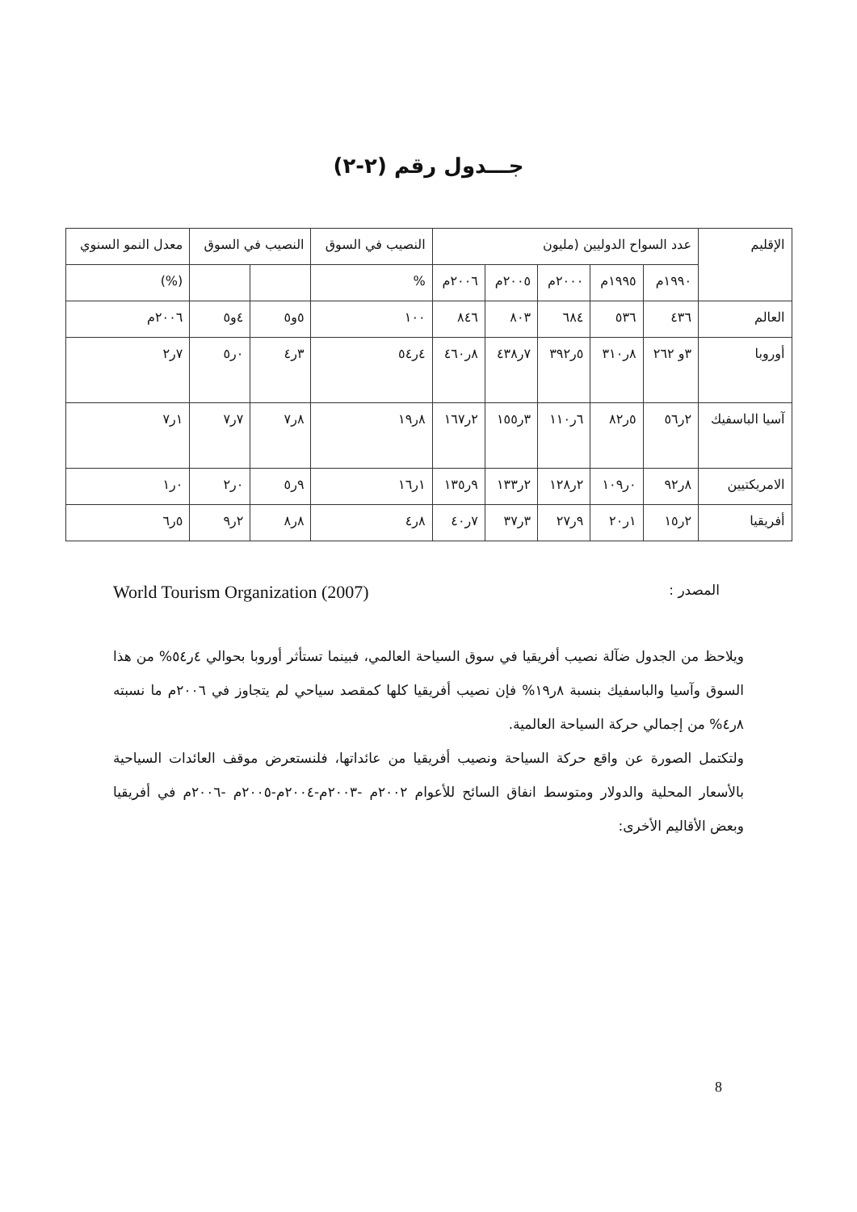جـــدول رقم (٢-٢)
| الإقليم | عدد السواح الدوليين (مليون | | | | | النصيب في السوق | النصيب في السوق | | معدل النمو السنوي |
| --- | --- | --- | --- | --- | --- | --- | --- | --- | --- |
| | ١٩٩٠م | ١٩٩٥م | ٢٠٠٠م | ٢٠٠٥م | ٢٠٠٦م | % | | | (%) |
| العالم | ٤٣٦ | ٥٣٦ | ٦٨٤ | ٨٠٣ | ٨٤٦ | ١٠٠ | ٥و٥ | ٤و٥ | ٢٠٠٦م |
| أوروبا | ٣و ٢٦٢ | ٨ر٣١٠ | ٥ر٣٩٢ | ٧ر٤٣٨ | ٨ر٤٦٠ | ٤ر٥٤ | ٣ر٤ | ٠ر٥ | ٧ر٢ |
| آسيا الباسفيك | ٢ر٥٦ | ٥ر٨٢ | ٦ر١١٠ | ٣ر١٥٥ | ٢ر١٦٧ | ٨ر١٩ | ٨ر٧ | ٧ر٧ | ١ر٧ |
| الامريكتيين | ٨ر٩٢ | ٠ر١٠٩ | ٢ر١٢٨ | ٢ر١٣٣ | ٩ر١٣٥ | ١ر١٦ | ٩ر٥ | ٠ر٢ | ٠ر١ |
| أفريقيا | ٢ر١٥ | ١ر٢٠ | ٩ر٢٧ | ٣ر٣٧ | ٧ر٤٠ | ٨ر٤ | ٨ر٨ | ٢ر٩ | ٥ر٦ |
المصدر : World Tourism Organization (2007)
ويلاحظ من الجدول ضآلة نصيب أفريقيا في سوق السياحة العالمي، فبينما تستأثر أوروبا بحوالي ٤ر٥٤% من هذا السوق وآسيا والباسفيك بنسبة ٨ر١٩% فإن نصيب أفريقيا كلها كمقصد سياحي لم يتجاوز في ٢٠٠٦م ما نسبته ٨ر٤% من إجمالي حركة السياحة العالمية.
ولتكتمل الصورة عن واقع حركة السياحة ونصيب أفريقيا من عائداتها، فلنستعرض موقف العائدات السياحية بالأسعار المحلية والدولار ومتوسط انفاق السائح للأعوام ٢٠٠٢م -٢٠٠٣م-٢٠٠٤م-٢٠٠٥م -٢٠٠٦م في أفريقيا وبعض الأقاليم الأخرى:
8